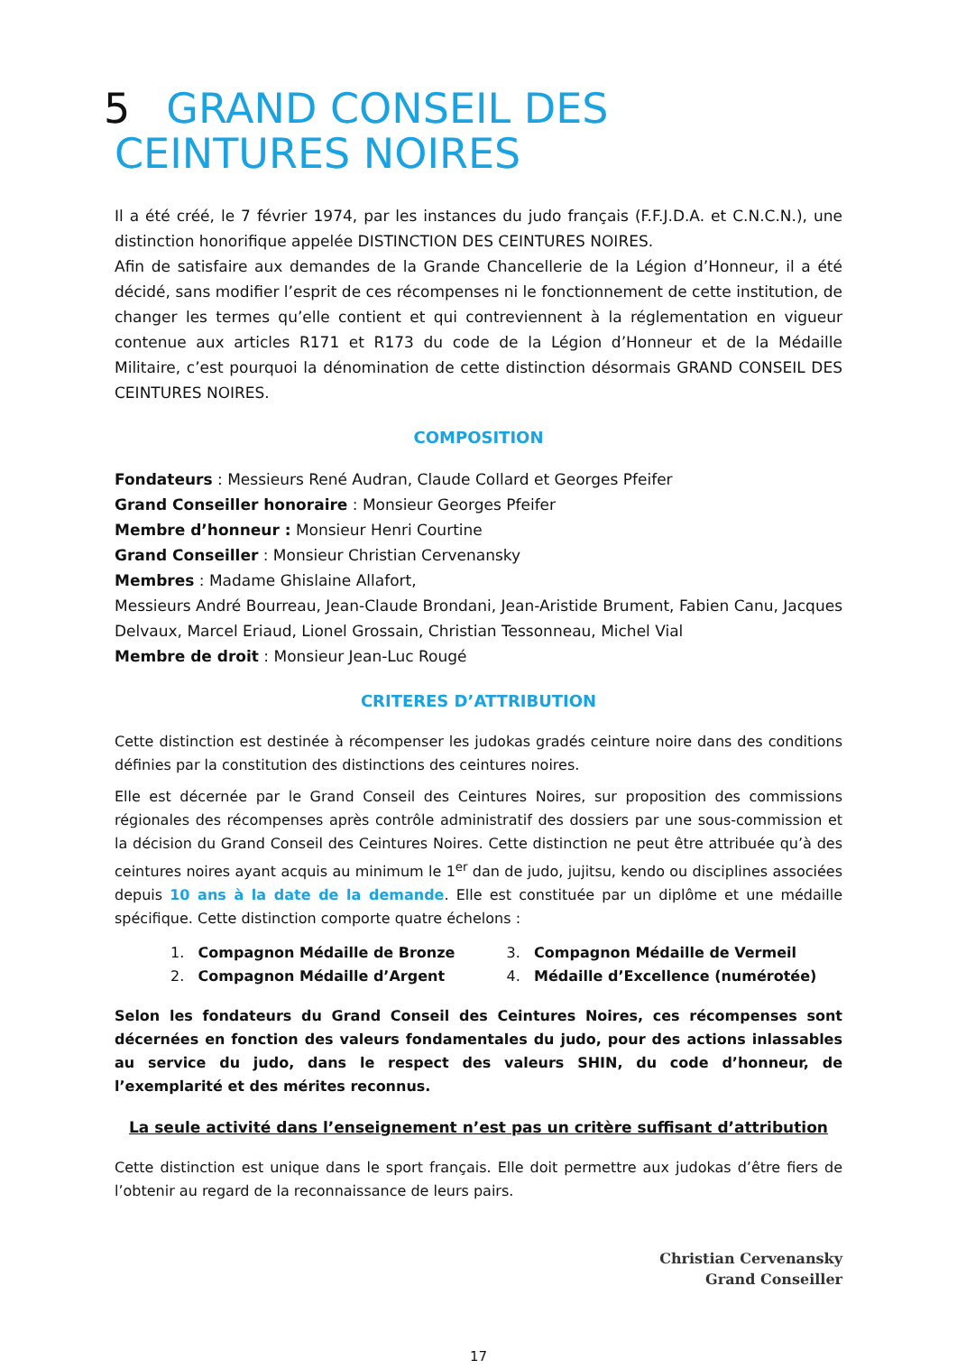5 GRAND CONSEIL DES CEINTURES NOIRES
Il a été créé, le 7 février 1974, par les instances du judo français (F.F.J.D.A. et C.N.C.N.), une distinction honorifique appelée DISTINCTION DES CEINTURES NOIRES.
Afin de satisfaire aux demandes de la Grande Chancellerie de la Légion d’Honneur, il a été décidé, sans modifier l’esprit de ces récompenses ni le fonctionnement de cette institution, de changer les termes qu’elle contient et qui contreviennent à la réglementation en vigueur contenue aux articles R171 et R173 du code de la Légion d’Honneur et de la Médaille Militaire, c’est pourquoi la dénomination de cette distinction désormais GRAND CONSEIL DES CEINTURES NOIRES.
COMPOSITION
Fondateurs : Messieurs René Audran, Claude Collard et Georges Pfeifer
Grand Conseiller honoraire : Monsieur Georges Pfeifer
Membre d’honneur : Monsieur Henri Courtine
Grand Conseiller : Monsieur Christian Cervenansky
Membres : Madame Ghislaine Allafort,
Messieurs André Bourreau, Jean-Claude Brondani, Jean-Aristide Brument, Fabien Canu, Jacques Delvaux, Marcel Eriaud, Lionel Grossain, Christian Tessonneau, Michel Vial
Membre de droit : Monsieur Jean-Luc Rougé
CRITERES D’ATTRIBUTION
Cette distinction est destinée à récompenser les judokas gradés ceinture noire dans des conditions définies par la constitution des distinctions des ceintures noires.
Elle est décernée par le Grand Conseil des Ceintures Noires, sur proposition des commissions régionales des récompenses après contrôle administratif des dossiers par une sous-commission et la décision du Grand Conseil des Ceintures Noires. Cette distinction ne peut être attribuée qu’à des ceintures noires ayant acquis au minimum le 1<sup>er</sup> dan de judo, jujitsu, kendo ou disciplines associées depuis 10 ans à la date de la demande. Elle est constituée par un diplôme et une médaille spécifique. Cette distinction comporte quatre échelons :
1. Compagnon Médaille de Bronze
2. Compagnon Médaille d’Argent
3. Compagnon Médaille de Vermeil
4. Médaille d’Excellence (numérotée)
Selon les fondateurs du Grand Conseil des Ceintures Noires, ces récompenses sont décernées en fonction des valeurs fondamentales du judo, pour des actions inlassables au service du judo, dans le respect des valeurs SHIN, du code d’honneur, de l’exemplarité et des mérites reconnus.
La seule activité dans l’enseignement n’est pas un critère suffisant d’attribution
Cette distinction est unique dans le sport français. Elle doit permettre aux judokas d’être fiers de l’obtenir au regard de la reconnaissance de leurs pairs.
Christian Cervenansky
Grand Conseiller
17